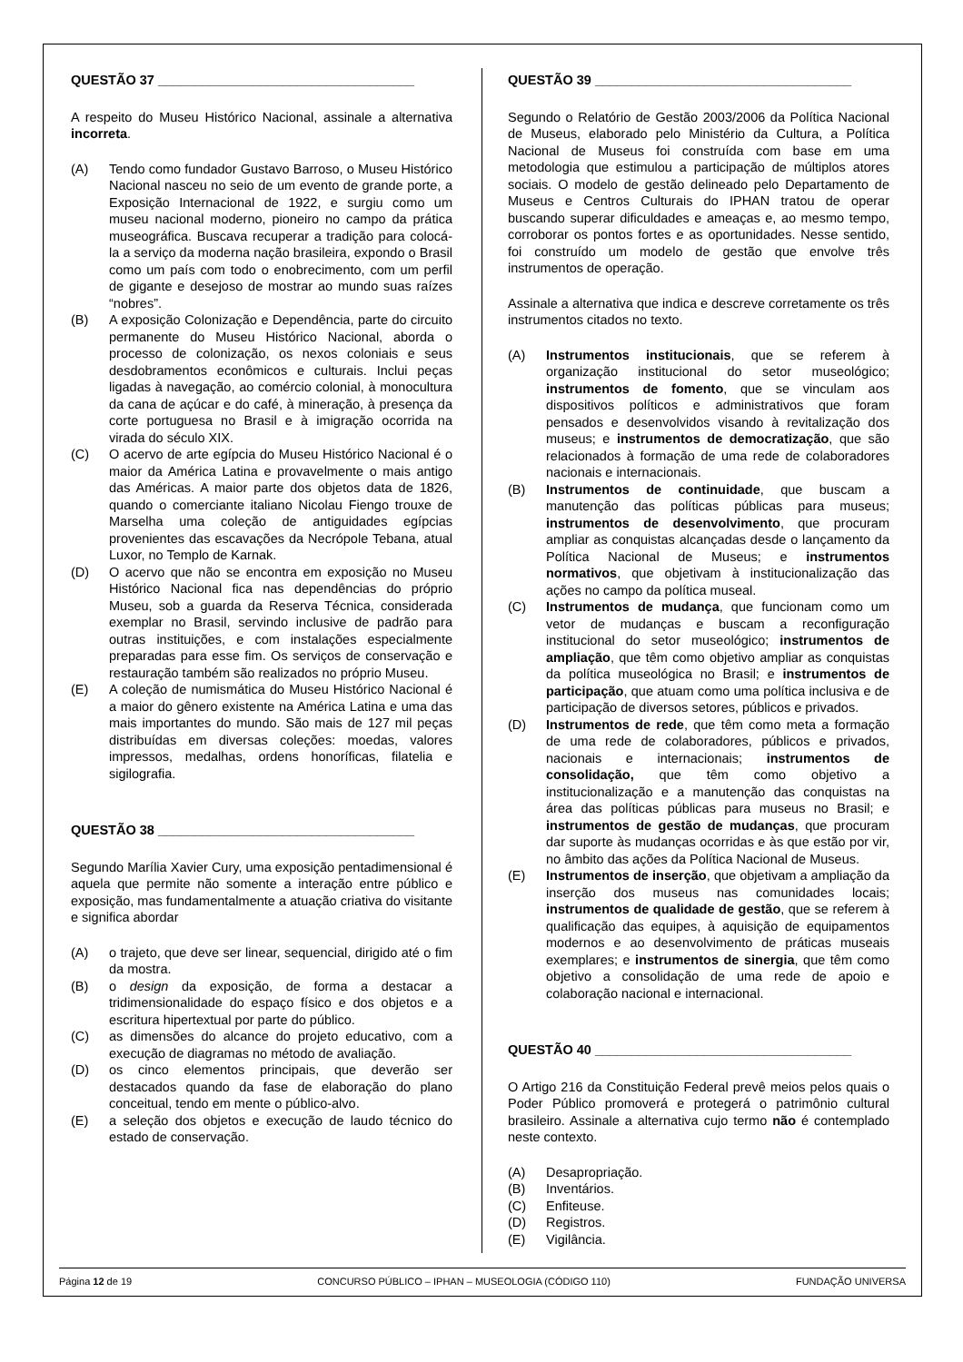QUESTÃO 37 ___________________________________
A respeito do Museu Histórico Nacional, assinale a alternativa incorreta.
(A) Tendo como fundador Gustavo Barroso, o Museu Histórico Nacional nasceu no seio de um evento de grande porte, a Exposição Internacional de 1922, e surgiu como um museu nacional moderno, pioneiro no campo da prática museográfica. Buscava recuperar a tradição para colocá-la a serviço da moderna nação brasileira, expondo o Brasil como um país com todo o enobrecimento, com um perfil de gigante e desejoso de mostrar ao mundo suas raízes “nobres”.
(B) A exposição Colonização e Dependência, parte do circuito permanente do Museu Histórico Nacional, aborda o processo de colonização, os nexos coloniais e seus desdobramentos econômicos e culturais. Inclui peças ligadas à navegação, ao comércio colonial, à monocultura da cana de açúcar e do café, à mineração, à presença da corte portuguesa no Brasil e à imigração ocorrida na virada do século XIX.
(C) O acervo de arte egípcia do Museu Histórico Nacional é o maior da América Latina e provavelmente o mais antigo das Américas. A maior parte dos objetos data de 1826, quando o comerciante italiano Nicolau Fiengo trouxe de Marselha uma coleção de antiguidades egípcias provenientes das escavações da Necrópole Tebana, atual Luxor, no Templo de Karnak.
(D) O acervo que não se encontra em exposição no Museu Histórico Nacional fica nas dependências do próprio Museu, sob a guarda da Reserva Técnica, considerada exemplar no Brasil, servindo inclusive de padrão para outras instituições, e com instalações especialmente preparadas para esse fim. Os serviços de conservação e restauração também são realizados no próprio Museu.
(E) A coleção de numismática do Museu Histórico Nacional é a maior do gênero existente na América Latina e uma das mais importantes do mundo. São mais de 127 mil peças distribuídas em diversas coleções: moedas, valores impressos, medalhas, ordens honoríficas, filatelia e sigilografia.
QUESTÃO 38 ___________________________________
Segundo Marília Xavier Cury, uma exposição pentadimensional é aquela que permite não somente a interação entre público e exposição, mas fundamentalmente a atuação criativa do visitante e significa abordar
(A) o trajeto, que deve ser linear, sequencial, dirigido até o fim da mostra.
(B) o design da exposição, de forma a destacar a tridimensionalidade do espaço físico e dos objetos e a escritura hipertextual por parte do público.
(C) as dimensões do alcance do projeto educativo, com a execução de diagramas no método de avaliação.
(D) os cinco elementos principais, que deverão ser destacados quando da fase de elaboração do plano conceitual, tendo em mente o público-alvo.
(E) a seleção dos objetos e execução de laudo técnico do estado de conservação.
QUESTÃO 39 ___________________________________
Segundo o Relatório de Gestão 2003/2006 da Política Nacional de Museus, elaborado pelo Ministério da Cultura, a Política Nacional de Museus foi construída com base em uma metodologia que estimulou a participação de múltiplos atores sociais. O modelo de gestão delineado pelo Departamento de Museus e Centros Culturais do IPHAN tratou de operar buscando superar dificuldades e ameaças e, ao mesmo tempo, corroborar os pontos fortes e as oportunidades. Nesse sentido, foi construído um modelo de gestão que envolve três instrumentos de operação.
Assinale a alternativa que indica e descreve corretamente os três instrumentos citados no texto.
(A) Instrumentos institucionais, que se referem à organização institucional do setor museológico; instrumentos de fomento, que se vinculam aos dispositivos políticos e administrativos que foram pensados e desenvolvidos visando à revitalização dos museus; e instrumentos de democratização, que são relacionados à formação de uma rede de colaboradores nacionais e internacionais.
(B) Instrumentos de continuidade, que buscam a manutenção das políticas públicas para museus; instrumentos de desenvolvimento, que procuram ampliar as conquistas alcançadas desde o lançamento da Política Nacional de Museus; e instrumentos normativos, que objetivam à institucionalização das ações no campo da política museal.
(C) Instrumentos de mudança, que funcionam como um vetor de mudanças e buscam a reconfiguração institucional do setor museológico; instrumentos de ampliação, que têm como objetivo ampliar as conquistas da política museológica no Brasil; e instrumentos de participação, que atuam como uma política inclusiva e de participação de diversos setores, públicos e privados.
(D) Instrumentos de rede, que têm como meta a formação de uma rede de colaboradores, públicos e privados, nacionais e internacionais; instrumentos de consolidação, que têm como objetivo a institucionalização e a manutenção das conquistas na área das políticas públicas para museus no Brasil; e instrumentos de gestão de mudanças, que procuram dar suporte às mudanças ocorridas e às que estão por vir, no âmbito das ações da Política Nacional de Museus.
(E) Instrumentos de inserção, que objetivam a ampliação da inserção dos museus nas comunidades locais; instrumentos de qualidade de gestão, que se referem à qualificação das equipes, à aquisição de equipamentos modernos e ao desenvolvimento de práticas museais exemplares; e instrumentos de sinergia, que têm como objetivo a consolidação de uma rede de apoio e colaboração nacional e internacional.
QUESTÃO 40 ___________________________________
O Artigo 216 da Constituição Federal prevê meios pelos quais o Poder Público promoverá e protegerá o patrimônio cultural brasileiro. Assinale a alternativa cujo termo não é contemplado neste contexto.
(A) Desapropriação.
(B) Inventários.
(C) Enfiteuse.
(D) Registros.
(E) Vigilância.
Página 12 de 19 CONCURSO PÚBLICO – IPHAN – MUSEOLOGIA (CÓDIGO 110) FUNDAÇÃO UNIVERSA